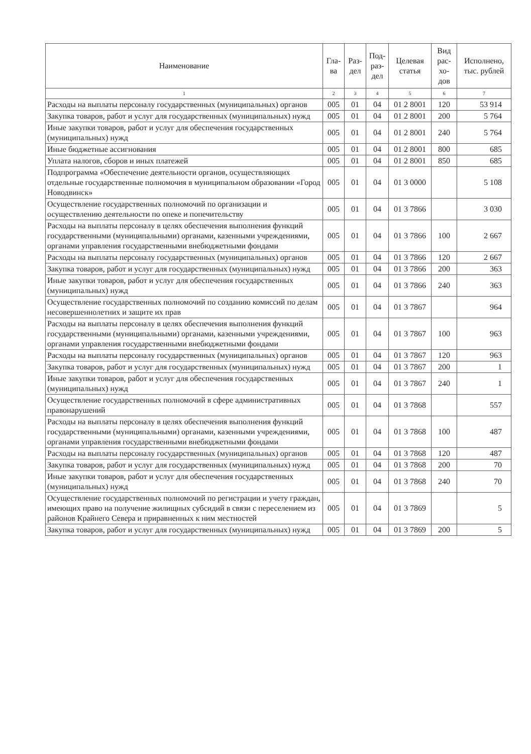| Наименование | Гла- ва | Раз- дел | Под- раз- дел | Целевая статья | Вид рас- хо- дов | Исполнено, тыс. рублей |
| --- | --- | --- | --- | --- | --- | --- |
| 1 | 2 | 3 | 4 | 5 | 6 | 7 |
| Расходы на выплаты персоналу государственных (муниципальных) органов | 005 | 01 | 04 | 01 2 8001 | 120 | 53 914 |
| Закупка товаров, работ и услуг для государственных (муниципальных) нужд | 005 | 01 | 04 | 01 2 8001 | 200 | 5 764 |
| Иные закупки товаров, работ и услуг для обеспечения государственных (муниципальных) нужд | 005 | 01 | 04 | 01 2 8001 | 240 | 5 764 |
| Иные бюджетные ассигнования | 005 | 01 | 04 | 01 2 8001 | 800 | 685 |
| Уплата налогов, сборов и иных платежей | 005 | 01 | 04 | 01 2 8001 | 850 | 685 |
| Подпрограмма «Обеспечение деятельности органов, осуществляющих отдельные государственные полномочия в муниципальном образовании «Город Новодвинск» | 005 | 01 | 04 | 01 3 0000 | | 5 108 |
| Осуществление государственных полномочий по организации и осуществлению деятельности по опеке и попечительству | 005 | 01 | 04 | 01 3 7866 | | 3 030 |
| Расходы на выплаты персоналу в целях обеспечения выполнения функций государственными (муниципальными) органами, казенными учреждениями, органами управления государственными внебюджетными фондами | 005 | 01 | 04 | 01 3 7866 | 100 | 2 667 |
| Расходы на выплаты персоналу государственных (муниципальных) органов | 005 | 01 | 04 | 01 3 7866 | 120 | 2 667 |
| Закупка товаров, работ и услуг для государственных (муниципальных) нужд | 005 | 01 | 04 | 01 3 7866 | 200 | 363 |
| Иные закупки товаров, работ и услуг для обеспечения государственных (муниципальных) нужд | 005 | 01 | 04 | 01 3 7866 | 240 | 363 |
| Осуществление государственных полномочий по созданию комиссий по делам несовершеннолетних и защите их прав | 005 | 01 | 04 | 01 3 7867 | | 964 |
| Расходы на выплаты персоналу в целях обеспечения выполнения функций государственными (муниципальными) органами, казенными учреждениями, органами управления государственными внебюджетными фондами | 005 | 01 | 04 | 01 3 7867 | 100 | 963 |
| Расходы на выплаты персоналу государственных (муниципальных) органов | 005 | 01 | 04 | 01 3 7867 | 120 | 963 |
| Закупка товаров, работ и услуг для государственных (муниципальных) нужд | 005 | 01 | 04 | 01 3 7867 | 200 | 1 |
| Иные закупки товаров, работ и услуг для обеспечения государственных (муниципальных) нужд | 005 | 01 | 04 | 01 3 7867 | 240 | 1 |
| Осуществление государственных полномочий в сфере административных правонарушений | 005 | 01 | 04 | 01 3 7868 | | 557 |
| Расходы на выплаты персоналу в целях обеспечения выполнения функций государственными (муниципальными) органами, казенными учреждениями, органами управления государственными внебюджетными фондами | 005 | 01 | 04 | 01 3 7868 | 100 | 487 |
| Расходы на выплаты персоналу государственных (муниципальных) органов | 005 | 01 | 04 | 01 3 7868 | 120 | 487 |
| Закупка товаров, работ и услуг для государственных (муниципальных) нужд | 005 | 01 | 04 | 01 3 7868 | 200 | 70 |
| Иные закупки товаров, работ и услуг для обеспечения государственных (муниципальных) нужд | 005 | 01 | 04 | 01 3 7868 | 240 | 70 |
| Осуществление государственных полномочий по регистрации и учету граждан, имеющих право на получение жилищных субсидий в связи с переселением из районов Крайнего Севера и приравненных к ним местностей | 005 | 01 | 04 | 01 3 7869 | | 5 |
| Закупка товаров, работ и услуг для государственных (муниципальных) нужд | 005 | 01 | 04 | 01 3 7869 | 200 | 5 |